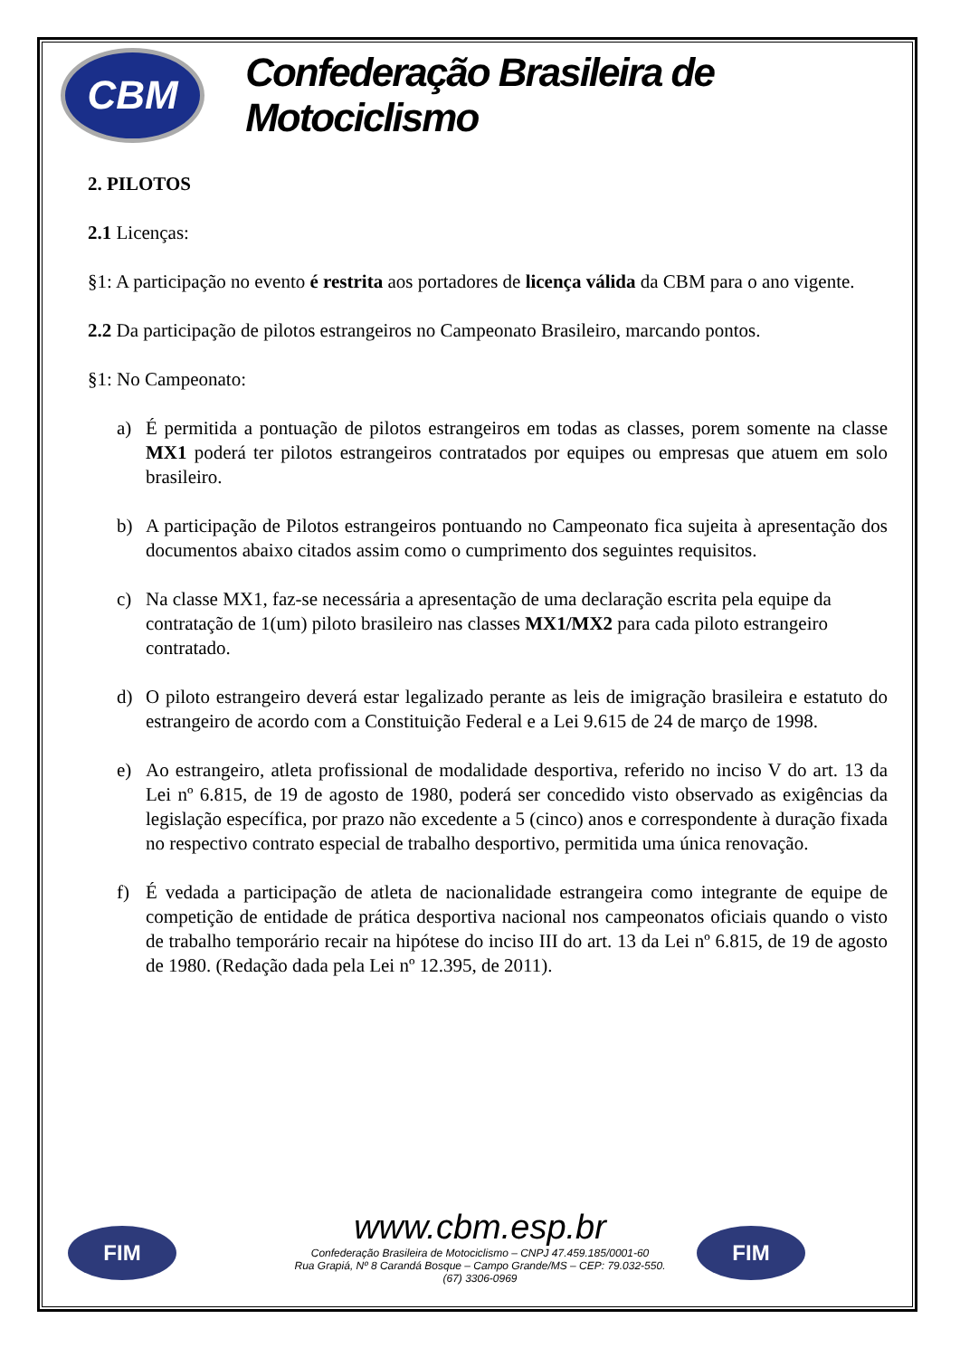CBM
Confederação Brasileira de Motociclismo
2. PILOTOS
2.1 Licenças:
§1: A participação no evento é restrita aos portadores de licença válida da CBM para o ano vigente.
2.2 Da participação de pilotos estrangeiros no Campeonato Brasileiro, marcando pontos.
§1: No Campeonato:
a) É permitida a pontuação de pilotos estrangeiros em todas as classes, porem somente na classe MX1 poderá ter pilotos estrangeiros contratados por equipes ou empresas que atuem em solo brasileiro.
b) A participação de Pilotos estrangeiros pontuando no Campeonato fica sujeita à apresentação dos documentos abaixo citados assim como o cumprimento dos seguintes requisitos.
c) Na classe MX1, faz-se necessária a apresentação de uma declaração escrita pela equipe da contratação de 1(um) piloto brasileiro nas classes MX1/MX2 para cada piloto estrangeiro contratado.
d) O piloto estrangeiro deverá estar legalizado perante as leis de imigração brasileira e estatuto do estrangeiro de acordo com a Constituição Federal e a Lei 9.615 de 24 de março de 1998.
e) Ao estrangeiro, atleta profissional de modalidade desportiva, referido no inciso V do art. 13 da Lei nº 6.815, de 19 de agosto de 1980, poderá ser concedido visto observado as exigências da legislação específica, por prazo não excedente a 5 (cinco) anos e correspondente à duração fixada no respectivo contrato especial de trabalho desportivo, permitida uma única renovação.
f) É vedada a participação de atleta de nacionalidade estrangeira como integrante de equipe de competição de entidade de prática desportiva nacional nos campeonatos oficiais quando o visto de trabalho temporário recair na hipótese do inciso III do art. 13 da Lei nº 6.815, de 19 de agosto de 1980. (Redação dada pela Lei nº 12.395, de 2011).
FIM FIM
www.cbm.esp.br
Confederação Brasileira de Motociclismo – CNPJ 47.459.185/0001-60
Rua Grapiá, Nº 8 Carandá Bosque – Campo Grande/MS – CEP: 79.032-550.
(67) 3306-0969